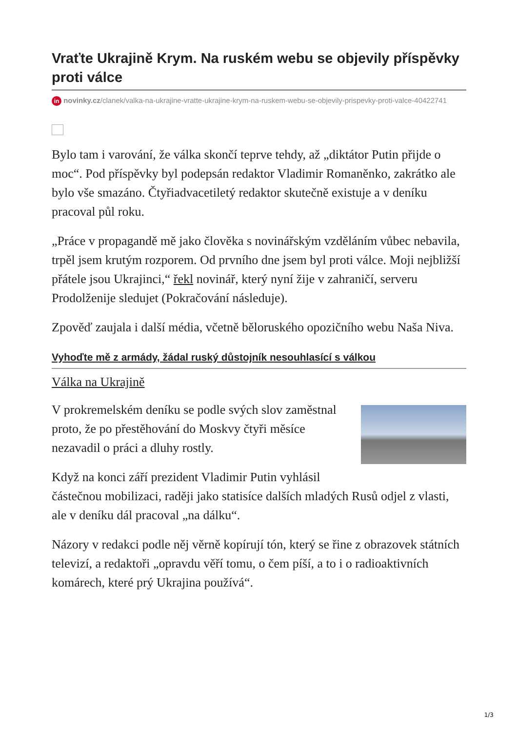Vraťte Ukrajině Krym. Na ruském webu se objevily příspěvky proti válce
in novinky.cz/clanek/valka-na-ukrajine-vratte-ukrajine-krym-na-ruskem-webu-se-objevily-prispevky-proti-valce-40422741
Bylo tam i varování, že válka skončí teprve tehdy, až „diktátor Putin přijde o moc“. Pod příspěvky byl podepsán redaktor Vladimir Romaněnko, zakrátko ale bylo vše smazáno. Čtyřiadvacetiletý redaktor skutečně existuje a v deníku pracoval půl roku.
„Práce v propagandě mě jako člověka s novinářským vzděláním vůbec nebavila, trpěl jsem krutým rozporem. Od prvního dne jsem byl proti válce. Moji nejbližší přátele jsou Ukrajinci,“ řekl novinář, který nyní žije v zahraničí, serveru Prodolženije sledujet (Pokračování následuje).
Zpověď zaujala i další média, včetně běloruského opozičního webu Naša Niva.
Vyhoďte mě z armády, žádal ruský důstojník nesouhlasící s válkou
Válka na Ukrajině
V prokremelském deníku se podle svých slov zaměstnal proto, že po přestěhování do Moskvy čtyři měsíce nezavadil o práci a dluhy rostly.
Když na konci září prezident Vladimir Putin vyhlásil částečnou mobilizaci, raději jako statisíce dalších mladých Rusů odjel z vlasti, ale v deníku dál pracoval „na dálku“.
Názory v redakci podle něj věrně kopírují tón, který se řine z obrazovek státních televizí, a redaktoři „opravdu věří tomu, o čem píší, a to i o radioaktivních komárech, které prý Ukrajina používá“.
1/3